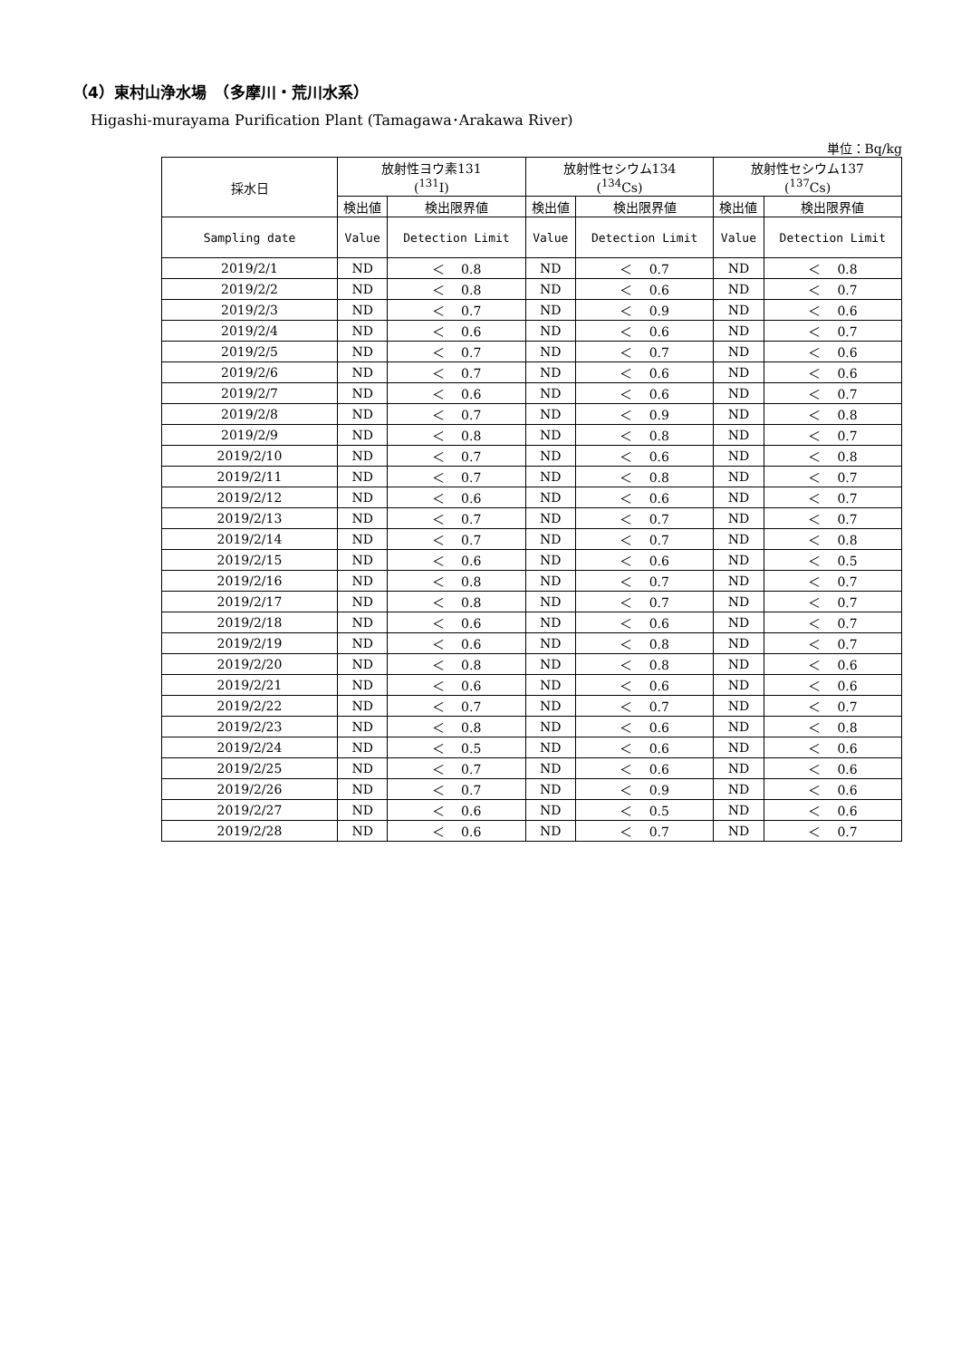（4）東村山浄水場　（多摩川・荒川水系）
Higashi-murayama Purification Plant (Tamagawa･Arakawa River)
単位：Bq/kg
| 採水日 | 放射性ヨウ素131 (<sup>131</sup>I) | | 放射性セシウム134 (<sup>134</sup>Cs) | | 放射性セシウム137 (<sup>137</sup>Cs) | |
| --- | --- | --- | --- | --- | --- | --- |
| | 検出値 | 検出限界値 | 検出値 | 検出限界値 | 検出値 | 検出限界値 |
| Sampling date | Value | Detection Limit | Value | Detection Limit | Value | Detection Limit |
| 2019/2/1 | ND | ＜ 0.8 | ND | ＜ 0.7 | ND | ＜ 0.8 |
| 2019/2/2 | ND | ＜ 0.8 | ND | ＜ 0.6 | ND | ＜ 0.7 |
| 2019/2/3 | ND | ＜ 0.7 | ND | ＜ 0.9 | ND | ＜ 0.6 |
| 2019/2/4 | ND | ＜ 0.6 | ND | ＜ 0.6 | ND | ＜ 0.7 |
| 2019/2/5 | ND | ＜ 0.7 | ND | ＜ 0.7 | ND | ＜ 0.6 |
| 2019/2/6 | ND | ＜ 0.7 | ND | ＜ 0.6 | ND | ＜ 0.6 |
| 2019/2/7 | ND | ＜ 0.6 | ND | ＜ 0.6 | ND | ＜ 0.7 |
| 2019/2/8 | ND | ＜ 0.7 | ND | ＜ 0.9 | ND | ＜ 0.8 |
| 2019/2/9 | ND | ＜ 0.8 | ND | ＜ 0.8 | ND | ＜ 0.7 |
| 2019/2/10 | ND | ＜ 0.7 | ND | ＜ 0.6 | ND | ＜ 0.8 |
| 2019/2/11 | ND | ＜ 0.7 | ND | ＜ 0.8 | ND | ＜ 0.7 |
| 2019/2/12 | ND | ＜ 0.6 | ND | ＜ 0.6 | ND | ＜ 0.7 |
| 2019/2/13 | ND | ＜ 0.7 | ND | ＜ 0.7 | ND | ＜ 0.7 |
| 2019/2/14 | ND | ＜ 0.7 | ND | ＜ 0.7 | ND | ＜ 0.8 |
| 2019/2/15 | ND | ＜ 0.6 | ND | ＜ 0.6 | ND | ＜ 0.5 |
| 2019/2/16 | ND | ＜ 0.8 | ND | ＜ 0.7 | ND | ＜ 0.7 |
| 2019/2/17 | ND | ＜ 0.8 | ND | ＜ 0.7 | ND | ＜ 0.7 |
| 2019/2/18 | ND | ＜ 0.6 | ND | ＜ 0.6 | ND | ＜ 0.7 |
| 2019/2/19 | ND | ＜ 0.6 | ND | ＜ 0.8 | ND | ＜ 0.7 |
| 2019/2/20 | ND | ＜ 0.8 | ND | ＜ 0.8 | ND | ＜ 0.6 |
| 2019/2/21 | ND | ＜ 0.6 | ND | ＜ 0.6 | ND | ＜ 0.6 |
| 2019/2/22 | ND | ＜ 0.7 | ND | ＜ 0.7 | ND | ＜ 0.7 |
| 2019/2/23 | ND | ＜ 0.8 | ND | ＜ 0.6 | ND | ＜ 0.8 |
| 2019/2/24 | ND | ＜ 0.5 | ND | ＜ 0.6 | ND | ＜ 0.6 |
| 2019/2/25 | ND | ＜ 0.7 | ND | ＜ 0.6 | ND | ＜ 0.6 |
| 2019/2/26 | ND | ＜ 0.7 | ND | ＜ 0.9 | ND | ＜ 0.6 |
| 2019/2/27 | ND | ＜ 0.6 | ND | ＜ 0.5 | ND | ＜ 0.6 |
| 2019/2/28 | ND | ＜ 0.6 | ND | ＜ 0.7 | ND | ＜ 0.7 |